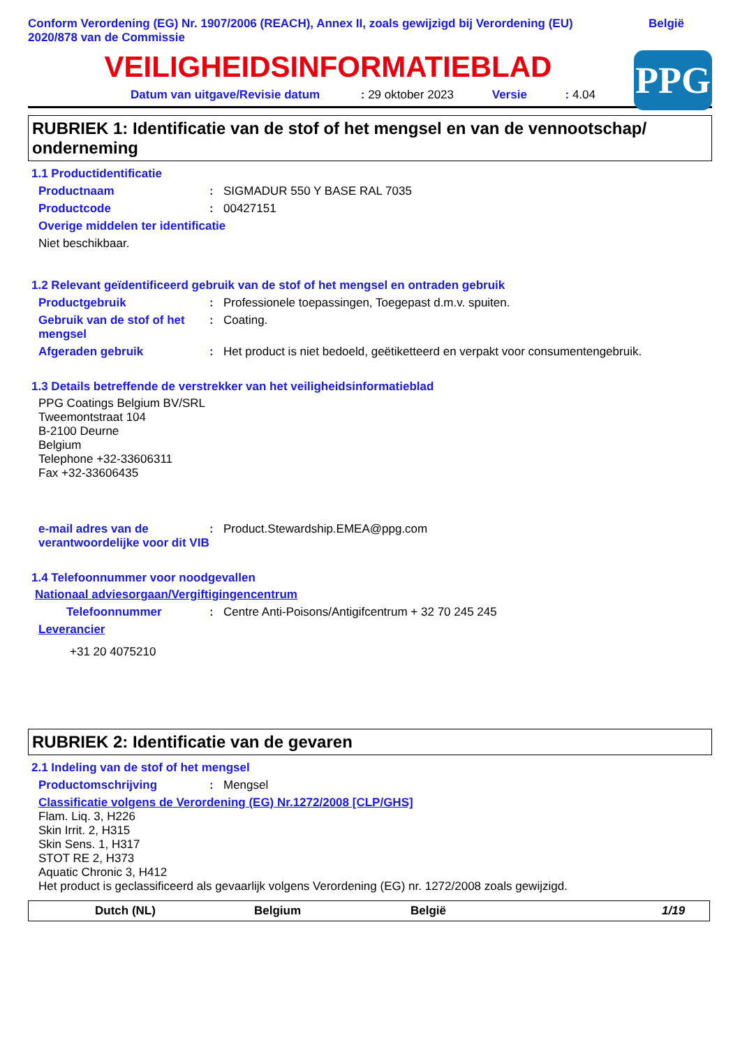Conform Verordening (EG) Nr. 1907/2006 (REACH), Annex II, zoals gewijzigd bij Verordening (EU)
2020/878 van de Commissie
België
VEILIGHEIDSINFORMATIEBLAD
PPG
Datum van uitgave/Revisie datum : 29 oktober 2023 Versie : 4.04
RUBRIEK 1: Identificatie van de stof of het mengsel en van de vennootschap/ onderneming
1.1 Productidentificatie
Productnaam : SIGMADUR 550 Y BASE RAL 7035
Productcode : 00427151
Overige middelen ter identificatie
Niet beschikbaar.
1.2 Relevant geïdentificeerd gebruik van de stof of het mengsel en ontraden gebruik
Productgebruik : Professionele toepassingen, Toegepast d.m.v. spuiten.
Gebruik van de stof of het mengsel
: Coating.
Afgeraden gebruik : Het product is niet bedoeld, geëtiketteerd en verpakt voor consumentengebruik.
1.3 Details betreffende de verstrekker van het veiligheidsinformatieblad
PPG Coatings Belgium BV/SRL
Tweemontstraat 104
B-2100 Deurne
Belgium
Telephone +32-33606311
Fax +32-33606435
e-mail adres van de verantwoordelijke voor dit VIB
: Product.Stewardship.EMEA@ppg.com
1.4 Telefoonnummer voor noodgevallen
Nationaal adviesorgaan/Vergiftigingencentrum
Telefoonnummer : Centre Anti-Poisons/Antigifcentrum + 32 70 245 245
Leverancier
+31 20 4075210
RUBRIEK 2: Identificatie van de gevaren
2.1 Indeling van de stof of het mengsel
Productomschrijving : Mengsel
Classificatie volgens de Verordening (EG) Nr.1272/2008 [CLP/GHS]
Flam. Liq. 3, H226
Skin Irrit. 2, H315
Skin Sens. 1, H317
STOT RE 2, H373
Aquatic Chronic 3, H412
Het product is geclassificeerd als gevaarlijk volgens Verordening (EG) nr. 1272/2008 zoals gewijzigd.
Dutch (NL) Belgium België 1/19